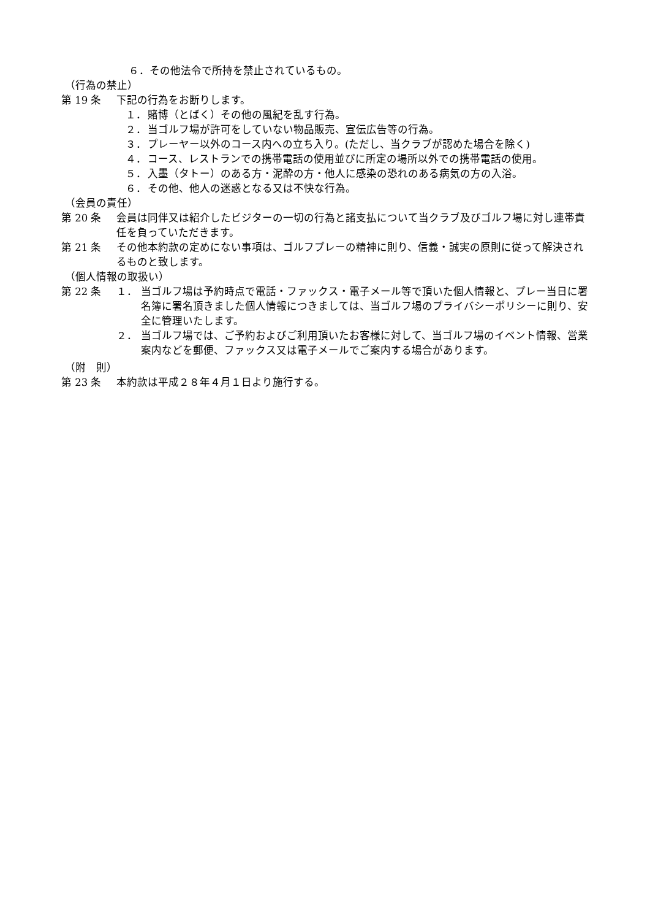６．その他法令で所持を禁止されているもの。
（行為の禁止）
第 19 条 下記の行為をお断りします。
１． 賭博（とばく）その他の風紀を乱す行為。
２． 当ゴルフ場が許可をしていない物品販売、宣伝広告等の行為。
３． プレーヤー以外のコース内への立ち入り。(ただし、当クラブが認めた場合を除く)
４． コース、レストランでの携帯電話の使用並びに所定の場所以外での携帯電話の使用。
５． 入墨（タトー）のある方・泥酔の方・他人に感染の恐れのある病気の方の入浴。
６． その他、他人の迷惑となる又は不快な行為。
（会員の責任）
第 20 条 会員は同伴又は紹介したビジターの一切の行為と諸支払について当クラブ及びゴルフ場に対し連帯責任を負っていただきます。
第 21 条 その他本約款の定めにない事項は、ゴルフプレーの精神に則り、信義・誠実の原則に従って解決されるものと致します。
（個人情報の取扱い）
第 22 条 １． 当ゴルフ場は予約時点で電話・ファックス・電子メール等で頂いた個人情報と、プレー当日に署名簿に署名頂きました個人情報につきましては、当ゴルフ場のプライバシーポリシーに則り、安全に管理いたします。
２． 当ゴルフ場では、ご予約およびご利用頂いたお客様に対して、当ゴルフ場のイベント情報、営業案内などを郵便、ファックス又は電子メールでご案内する場合があります。
（附　則）
第 23 条 本約款は平成２８年４月１日より施行する。